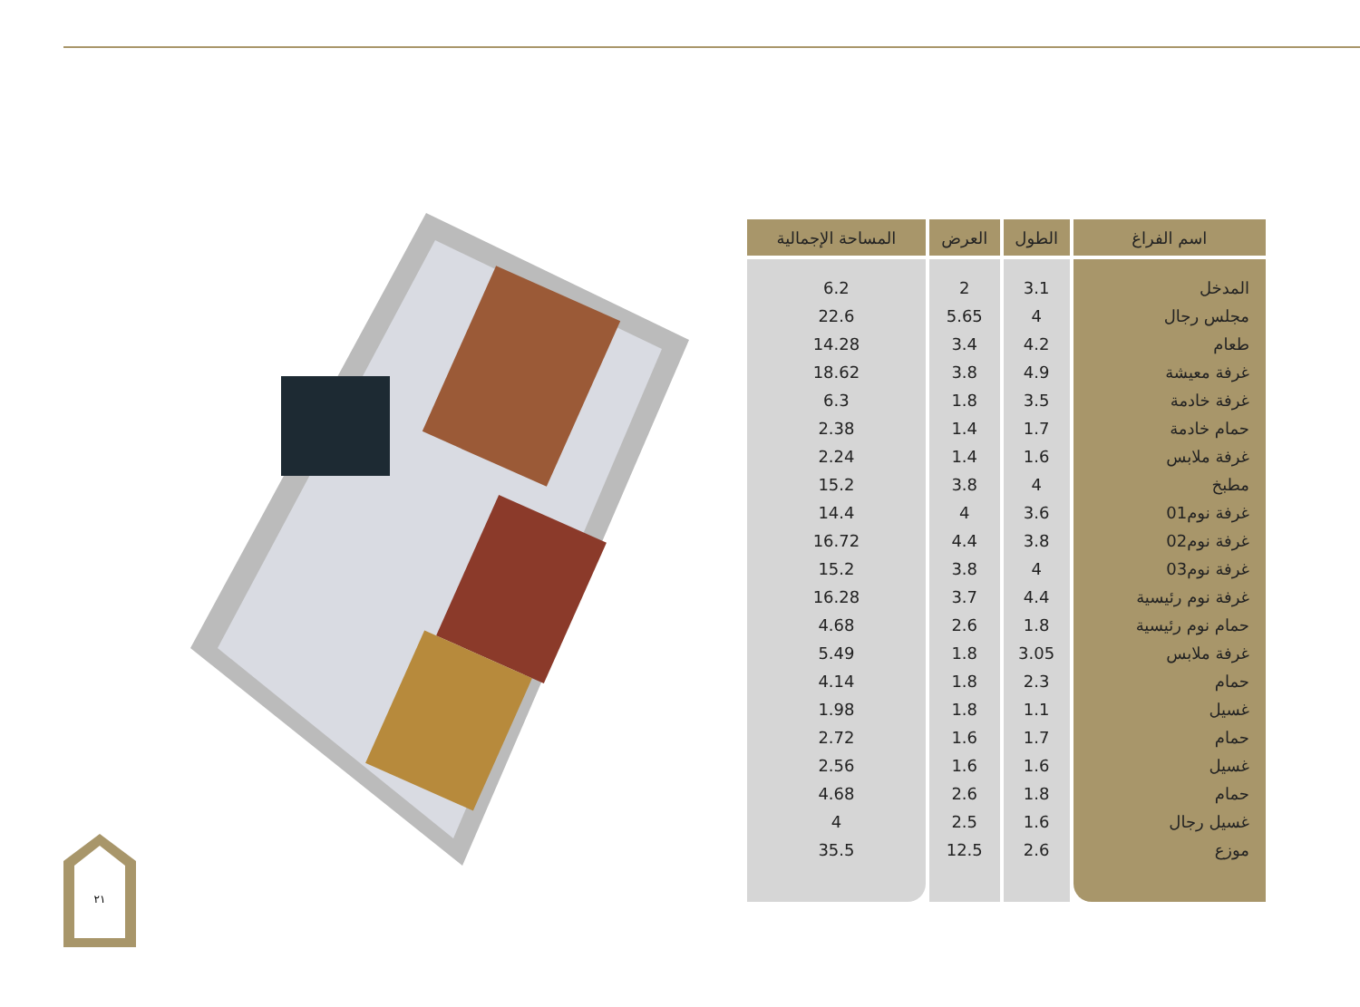| اسم الفراغ | الطول | العرض | المساحة الإجمالية |
| --- | --- | --- | --- |
| المدخل | 3.1 | 2 | 6.2 |
| مجلس رجال | 4 | 5.65 | 22.6 |
| طعام | 4.2 | 3.4 | 14.28 |
| غرفة معيشة | 4.9 | 3.8 | 18.62 |
| غرفة خادمة | 3.5 | 1.8 | 6.3 |
| حمام خادمة | 1.7 | 1.4 | 2.38 |
| غرفة ملابس | 1.6 | 1.4 | 2.24 |
| مطبخ | 4 | 3.8 | 15.2 |
| غرفة نوم01 | 3.6 | 4 | 14.4 |
| غرفة نوم02 | 3.8 | 4.4 | 16.72 |
| غرفة نوم03 | 4 | 3.8 | 15.2 |
| غرفة نوم رئيسية | 4.4 | 3.7 | 16.28 |
| حمام نوم رئيسية | 1.8 | 2.6 | 4.68 |
| غرفة ملابس | 3.05 | 1.8 | 5.49 |
| حمام | 2.3 | 1.8 | 4.14 |
| غسيل | 1.1 | 1.8 | 1.98 |
| حمام | 1.7 | 1.6 | 2.72 |
| غسيل | 1.6 | 1.6 | 2.56 |
| حمام | 1.8 | 2.6 | 4.68 |
| غسيل رجال | 1.6 | 2.5 | 4 |
| موزع | 2.6 | 12.5 | 35.5 |
٢١